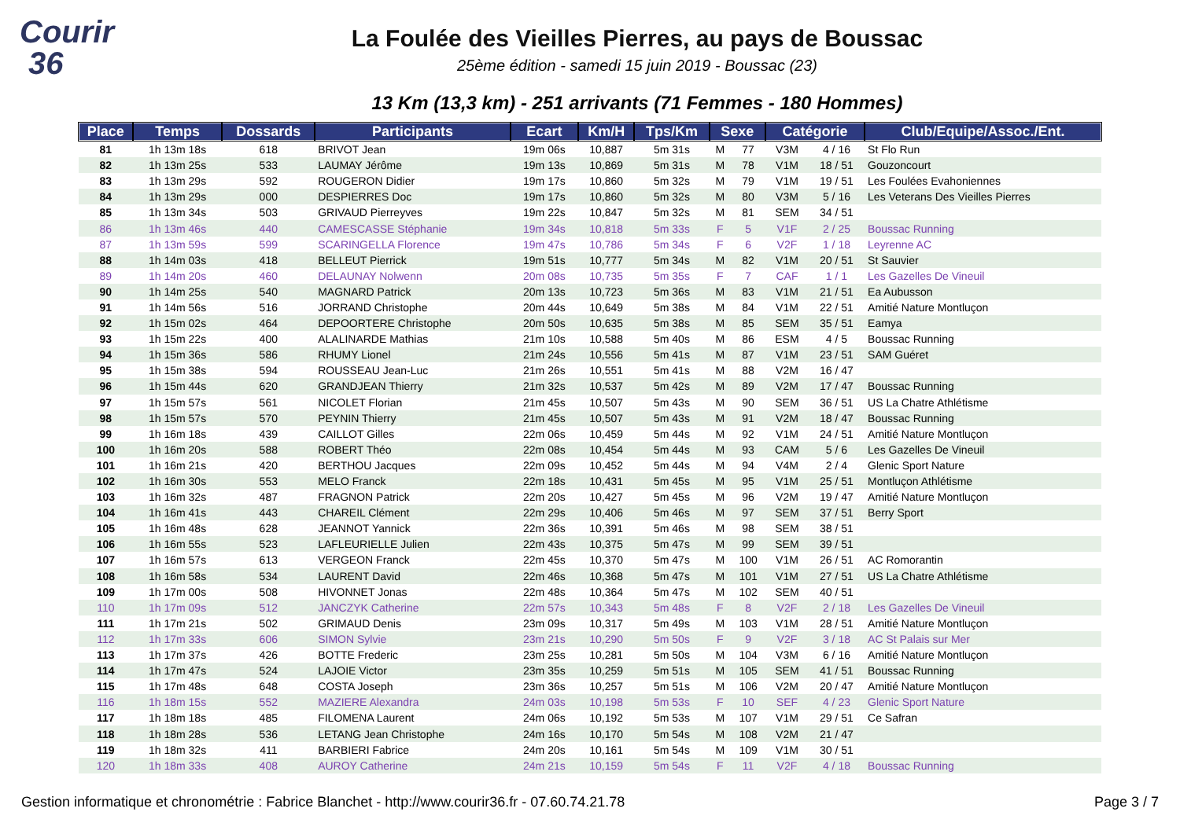Courir
36
La Foulée des Vieilles Pierres, au pays de Boussac
25ème édition - samedi 15 juin 2019 - Boussac (23)
13 Km (13,3 km) - 251 arrivants (71 Femmes - 180 Hommes)
| Place | Temps | Dossards | Participants | Ecart | Km/H | Tps/Km | Sexe | | Catégorie | | Club/Equipe/Assoc./Ent. |
| --- | --- | --- | --- | --- | --- | --- | --- | --- | --- | --- | --- |
| 81 | 1h 13m 18s | 618 | BRIVOT Jean | 19m 06s | 10,887 | 5m 31s | M | 77 | V3M | 4 / 16 | St Flo Run |
| 82 | 1h 13m 25s | 533 | LAUMAY Jérôme | 19m 13s | 10,869 | 5m 31s | M | 78 | V1M | 18 / 51 | Gouzoncourt |
| 83 | 1h 13m 29s | 592 | ROUGERON Didier | 19m 17s | 10,860 | 5m 32s | M | 79 | V1M | 19 / 51 | Les Foulées Evahoniennes |
| 84 | 1h 13m 29s | 000 | DESPIERRES Doc | 19m 17s | 10,860 | 5m 32s | M | 80 | V3M | 5 / 16 | Les Veterans Des Vieilles Pierres |
| 85 | 1h 13m 34s | 503 | GRIVAUD Pierreyves | 19m 22s | 10,847 | 5m 32s | M | 81 | SEM | 34 / 51 | |
| 86 | 1h 13m 46s | 440 | CAMESCASSE Stéphanie | 19m 34s | 10,818 | 5m 33s | F | 5 | V1F | 2 / 25 | Boussac Running |
| 87 | 1h 13m 59s | 599 | SCARINGELLA Florence | 19m 47s | 10,786 | 5m 34s | F | 6 | V2F | 1 / 18 | Leyrenne AC |
| 88 | 1h 14m 03s | 418 | BELLEUT Pierrick | 19m 51s | 10,777 | 5m 34s | M | 82 | V1M | 20 / 51 | St Sauvier |
| 89 | 1h 14m 20s | 460 | DELAUNAY Nolwenn | 20m 08s | 10,735 | 5m 35s | F | 7 | CAF | 1 / 1 | Les Gazelles De Vineuil |
| 90 | 1h 14m 25s | 540 | MAGNARD Patrick | 20m 13s | 10,723 | 5m 36s | M | 83 | V1M | 21 / 51 | Ea Aubusson |
| 91 | 1h 14m 56s | 516 | JORRAND Christophe | 20m 44s | 10,649 | 5m 38s | M | 84 | V1M | 22 / 51 | Amitié Nature Montluçon |
| 92 | 1h 15m 02s | 464 | DEPOORTERE Christophe | 20m 50s | 10,635 | 5m 38s | M | 85 | SEM | 35 / 51 | Eamya |
| 93 | 1h 15m 22s | 400 | ALALINARDE Mathias | 21m 10s | 10,588 | 5m 40s | M | 86 | ESM | 4 / 5 | Boussac Running |
| 94 | 1h 15m 36s | 586 | RHUMY Lionel | 21m 24s | 10,556 | 5m 41s | M | 87 | V1M | 23 / 51 | SAM Guéret |
| 95 | 1h 15m 38s | 594 | ROUSSEAU Jean-Luc | 21m 26s | 10,551 | 5m 41s | M | 88 | V2M | 16 / 47 | |
| 96 | 1h 15m 44s | 620 | GRANDJEAN Thierry | 21m 32s | 10,537 | 5m 42s | M | 89 | V2M | 17 / 47 | Boussac Running |
| 97 | 1h 15m 57s | 561 | NICOLET Florian | 21m 45s | 10,507 | 5m 43s | M | 90 | SEM | 36 / 51 | US La Chatre Athlétisme |
| 98 | 1h 15m 57s | 570 | PEYNIN Thierry | 21m 45s | 10,507 | 5m 43s | M | 91 | V2M | 18 / 47 | Boussac Running |
| 99 | 1h 16m 18s | 439 | CAILLOT Gilles | 22m 06s | 10,459 | 5m 44s | M | 92 | V1M | 24 / 51 | Amitié Nature Montluçon |
| 100 | 1h 16m 20s | 588 | ROBERT Théo | 22m 08s | 10,454 | 5m 44s | M | 93 | CAM | 5 / 6 | Les Gazelles De Vineuil |
| 101 | 1h 16m 21s | 420 | BERTHOU Jacques | 22m 09s | 10,452 | 5m 44s | M | 94 | V4M | 2 / 4 | Glenic Sport Nature |
| 102 | 1h 16m 30s | 553 | MELO Franck | 22m 18s | 10,431 | 5m 45s | M | 95 | V1M | 25 / 51 | Montluçon Athlétisme |
| 103 | 1h 16m 32s | 487 | FRAGNON Patrick | 22m 20s | 10,427 | 5m 45s | M | 96 | V2M | 19 / 47 | Amitié Nature Montluçon |
| 104 | 1h 16m 41s | 443 | CHAREIL Clément | 22m 29s | 10,406 | 5m 46s | M | 97 | SEM | 37 / 51 | Berry Sport |
| 105 | 1h 16m 48s | 628 | JEANNOT Yannick | 22m 36s | 10,391 | 5m 46s | M | 98 | SEM | 38 / 51 | |
| 106 | 1h 16m 55s | 523 | LAFLEURIELLE Julien | 22m 43s | 10,375 | 5m 47s | M | 99 | SEM | 39 / 51 | |
| 107 | 1h 16m 57s | 613 | VERGEON Franck | 22m 45s | 10,370 | 5m 47s | M | 100 | V1M | 26 / 51 | AC Romorantin |
| 108 | 1h 16m 58s | 534 | LAURENT David | 22m 46s | 10,368 | 5m 47s | M | 101 | V1M | 27 / 51 | US La Chatre Athlétisme |
| 109 | 1h 17m 00s | 508 | HIVONNET Jonas | 22m 48s | 10,364 | 5m 47s | M | 102 | SEM | 40 / 51 | |
| 110 | 1h 17m 09s | 512 | JANCZYK Catherine | 22m 57s | 10,343 | 5m 48s | F | 8 | V2F | 2 / 18 | Les Gazelles De Vineuil |
| 111 | 1h 17m 21s | 502 | GRIMAUD Denis | 23m 09s | 10,317 | 5m 49s | M | 103 | V1M | 28 / 51 | Amitié Nature Montluçon |
| 112 | 1h 17m 33s | 606 | SIMON Sylvie | 23m 21s | 10,290 | 5m 50s | F | 9 | V2F | 3 / 18 | AC St Palais sur Mer |
| 113 | 1h 17m 37s | 426 | BOTTE Frederic | 23m 25s | 10,281 | 5m 50s | M | 104 | V3M | 6 / 16 | Amitié Nature Montluçon |
| 114 | 1h 17m 47s | 524 | LAJOIE Victor | 23m 35s | 10,259 | 5m 51s | M | 105 | SEM | 41 / 51 | Boussac Running |
| 115 | 1h 17m 48s | 648 | COSTA Joseph | 23m 36s | 10,257 | 5m 51s | M | 106 | V2M | 20 / 47 | Amitié Nature Montluçon |
| 116 | 1h 18m 15s | 552 | MAZIERE Alexandra | 24m 03s | 10,198 | 5m 53s | F | 10 | SEF | 4 / 23 | Glenic Sport Nature |
| 117 | 1h 18m 18s | 485 | FILOMENA Laurent | 24m 06s | 10,192 | 5m 53s | M | 107 | V1M | 29 / 51 | Ce Safran |
| 118 | 1h 18m 28s | 536 | LETANG Jean Christophe | 24m 16s | 10,170 | 5m 54s | M | 108 | V2M | 21 / 47 | |
| 119 | 1h 18m 32s | 411 | BARBIERI Fabrice | 24m 20s | 10,161 | 5m 54s | M | 109 | V1M | 30 / 51 | |
| 120 | 1h 18m 33s | 408 | AUROY Catherine | 24m 21s | 10,159 | 5m 54s | F | 11 | V2F | 4 / 18 | Boussac Running |
Gestion informatique et chronométrie : Fabrice Blanchet - http://www.courir36.fr - 07.60.74.21.78 Page 3 / 7